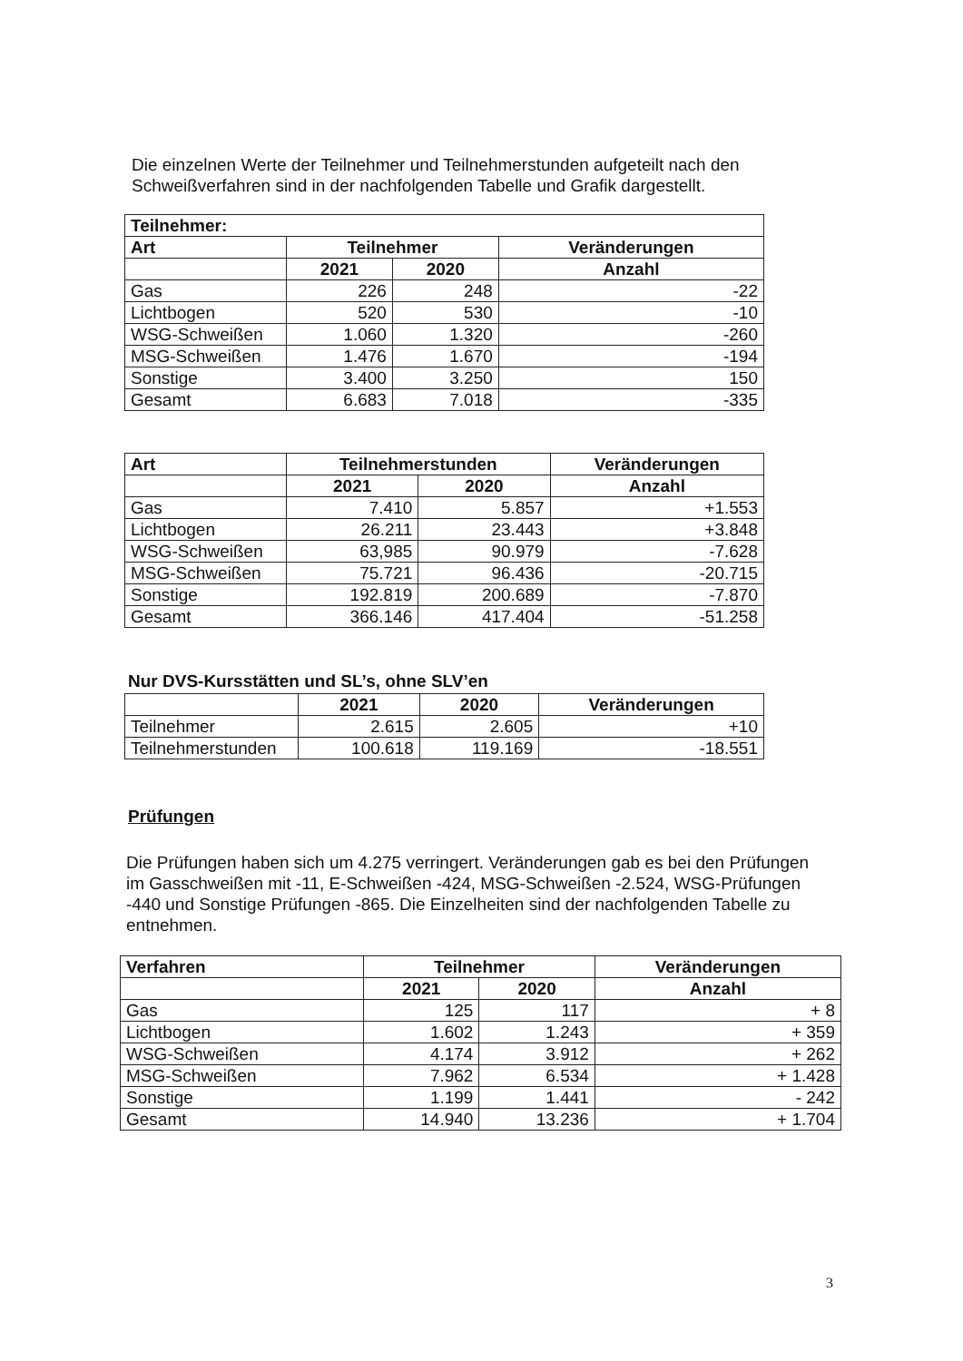Die einzelnen Werte der Teilnehmer und Teilnehmerstunden aufgeteilt nach den Schweißverfahren sind in der nachfolgenden Tabelle und Grafik dargestellt.
| Teilnehmer: | | | |
| --- | --- | --- | --- |
| Art | Teilnehmer | | Veränderungen |
| | 2021 | 2020 | Anzahl |
| Gas | 226 | 248 | -22 |
| Lichtbogen | 520 | 530 | -10 |
| WSG-Schweißen | 1.060 | 1.320 | -260 |
| MSG-Schweißen | 1.476 | 1.670 | -194 |
| Sonstige | 3.400 | 3.250 | 150 |
| Gesamt | 6.683 | 7.018 | -335 |
| Art | Teilnehmerstunden | | Veränderungen |
| --- | --- | --- | --- |
| | 2021 | 2020 | Anzahl |
| Gas | 7.410 | 5.857 | +1.553 |
| Lichtbogen | 26.211 | 23.443 | +3.848 |
| WSG-Schweißen | 63,985 | 90.979 | -7.628 |
| MSG-Schweißen | 75.721 | 96.436 | -20.715 |
| Sonstige | 192.819 | 200.689 | -7.870 |
| Gesamt | 366.146 | 417.404 | -51.258 |
Nur DVS-Kursstätten und SL’s, ohne SLV’en
| | 2021 | 2020 | Veränderungen |
| Teilnehmer | 2.615 | 2.605 | +10 |
| Teilnehmerstunden | 100.618 | 119.169 | -18.551 |
Prüfungen
Die Prüfungen haben sich um 4.275 verringert. Veränderungen gab es bei den Prüfungen im Gasschweißen mit -11, E-Schweißen -424, MSG-Schweißen -2.524, WSG-Prüfungen -440 und Sonstige Prüfungen -865. Die Einzelheiten sind der nachfolgenden Tabelle zu entnehmen.
| Verfahren | Teilnehmer | | Veränderungen |
| --- | --- | --- | --- |
| | 2021 | 2020 | Anzahl |
| Gas | 125 | 117 | + 8 |
| Lichtbogen | 1.602 | 1.243 | + 359 |
| WSG-Schweißen | 4.174 | 3.912 | + 262 |
| MSG-Schweißen | 7.962 | 6.534 | + 1.428 |
| Sonstige | 1.199 | 1.441 | - 242 |
| Gesamt | 14.940 | 13.236 | + 1.704 |
3